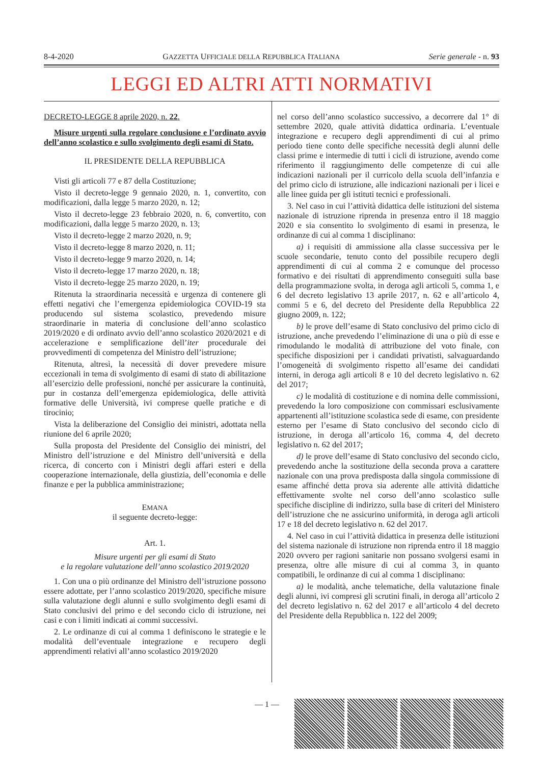8-4-2020 GAZZETTA UFFICIALE DELLA REPUBBLICA ITALIANA Serie generale - n. 93
LEGGI ED ALTRI ATTI NORMATIVI
DECRETO-LEGGE 8 aprile 2020, n. 22.
Misure urgenti sulla regolare conclusione e l’ordinato avvio dell’anno scolastico e sullo svolgimento degli esami di Stato.
IL PRESIDENTE DELLA REPUBBLICA
Visti gli articoli 77 e 87 della Costituzione;
Visto il decreto-legge 9 gennaio 2020, n. 1, convertito, con modificazioni, dalla legge 5 marzo 2020, n. 12;
Visto il decreto-legge 23 febbraio 2020, n. 6, convertito, con modificazioni, dalla legge 5 marzo 2020, n. 13;
Visto il decreto-legge 2 marzo 2020, n. 9;
Visto il decreto-legge 8 marzo 2020, n. 11;
Visto il decreto-legge 9 marzo 2020, n. 14;
Visto il decreto-legge 17 marzo 2020, n. 18;
Visto il decreto-legge 25 marzo 2020, n. 19;
Ritenuta la straordinaria necessità e urgenza di contenere gli effetti negativi che l’emergenza epidemiologica COVID-19 sta producendo sul sistema scolastico, prevedendo misure straordinarie in materia di conclusione dell’anno scolastico 2019/2020 e di ordinato avvio dell’anno scolastico 2020/2021 e di accelerazione e semplificazione dell’iter procedurale dei provvedimenti di competenza del Ministro dell’istruzione;
Ritenuta, altresì, la necessità di dover prevedere misure eccezionali in tema di svolgimento di esami di stato di abilitazione all’esercizio delle professioni, nonché per assicurare la continuità, pur in costanza dell’emergenza epidemiologica, delle attività formative delle Università, ivi comprese quelle pratiche e di tirocinio;
Vista la deliberazione del Consiglio dei ministri, adottata nella riunione del 6 aprile 2020;
Sulla proposta del Presidente del Consiglio dei ministri, del Ministro dell’istruzione e del Ministro dell’università e della ricerca, di concerto con i Ministri degli affari esteri e della cooperazione internazionale, della giustizia, dell’economia e delle finanze e per la pubblica amministrazione;
EMANA
il seguente decreto-legge:
Art. 1.
Misure urgenti per gli esami di Stato
e la regolare valutazione dell’anno scolastico 2019/2020
1. Con una o più ordinanze del Ministro dell’istruzione possono essere adottate, per l’anno scolastico 2019/2020, specifiche misure sulla valutazione degli alunni e sullo svolgimento degli esami di Stato conclusivi del primo e del secondo ciclo di istruzione, nei casi e con i limiti indicati ai commi successivi.
2. Le ordinanze di cui al comma 1 definiscono le strategie e le modalità dell’eventuale integrazione e recupero degli apprendimenti relativi all’anno scolastico 2019/2020
nel corso dell’anno scolastico successivo, a decorrere dal 1° di settembre 2020, quale attività didattica ordinaria. L’eventuale integrazione e recupero degli apprendimenti di cui al primo periodo tiene conto delle specifiche necessità degli alunni delle classi prime e intermedie di tutti i cicli di istruzione, avendo come riferimento il raggiungimento delle competenze di cui alle indicazioni nazionali per il curricolo della scuola dell’infanzia e del primo ciclo di istruzione, alle indicazioni nazionali per i licei e alle linee guida per gli istituti tecnici e professionali.
3. Nel caso in cui l’attività didattica delle istituzioni del sistema nazionale di istruzione riprenda in presenza entro il 18 maggio 2020 e sia consentito lo svolgimento di esami in presenza, le ordinanze di cui al comma 1 disciplinano:
a) i requisiti di ammissione alla classe successiva per le scuole secondarie, tenuto conto del possibile recupero degli apprendimenti di cui al comma 2 e comunque del processo formativo e dei risultati di apprendimento conseguiti sulla base della programmazione svolta, in deroga agli articoli 5, comma 1, e 6 del decreto legislativo 13 aprile 2017, n. 62 e all’articolo 4, commi 5 e 6, del decreto del Presidente della Repubblica 22 giugno 2009, n. 122;
b) le prove dell’esame di Stato conclusivo del primo ciclo di istruzione, anche prevedendo l’eliminazione di una o più di esse e rimodulando le modalità di attribuzione del voto finale, con specifiche disposizioni per i candidati privatisti, salvaguardando l’omogeneità di svolgimento rispetto all’esame dei candidati interni, in deroga agli articoli 8 e 10 del decreto legislativo n. 62 del 2017;
c) le modalità di costituzione e di nomina delle commissioni, prevedendo la loro composizione con commissari esclusivamente appartenenti all’istituzione scolastica sede di esame, con presidente esterno per l’esame di Stato conclusivo del secondo ciclo di istruzione, in deroga all’articolo 16, comma 4, del decreto legislativo n. 62 del 2017;
d) le prove dell’esame di Stato conclusivo del secondo ciclo, prevedendo anche la sostituzione della seconda prova a carattere nazionale con una prova predisposta dalla singola commissione di esame affinché detta prova sia aderente alle attività didattiche effettivamente svolte nel corso dell’anno scolastico sulle specifiche discipline di indirizzo, sulla base di criteri del Ministero dell’istruzione che ne assicurino uniformità, in deroga agli articoli 17 e 18 del decreto legislativo n. 62 del 2017.
4. Nel caso in cui l’attività didattica in presenza delle istituzioni del sistema nazionale di istruzione non riprenda entro il 18 maggio 2020 ovvero per ragioni sanitarie non possano svolgersi esami in presenza, oltre alle misure di cui al comma 3, in quanto compatibili, le ordinanze di cui al comma 1 disciplinano:
a) le modalità, anche telematiche, della valutazione finale degli alunni, ivi compresi gli scrutini finali, in deroga all’articolo 2 del decreto legislativo n. 62 del 2017 e all’articolo 4 del decreto del Presidente della Repubblica n. 122 del 2009;
— 1 —